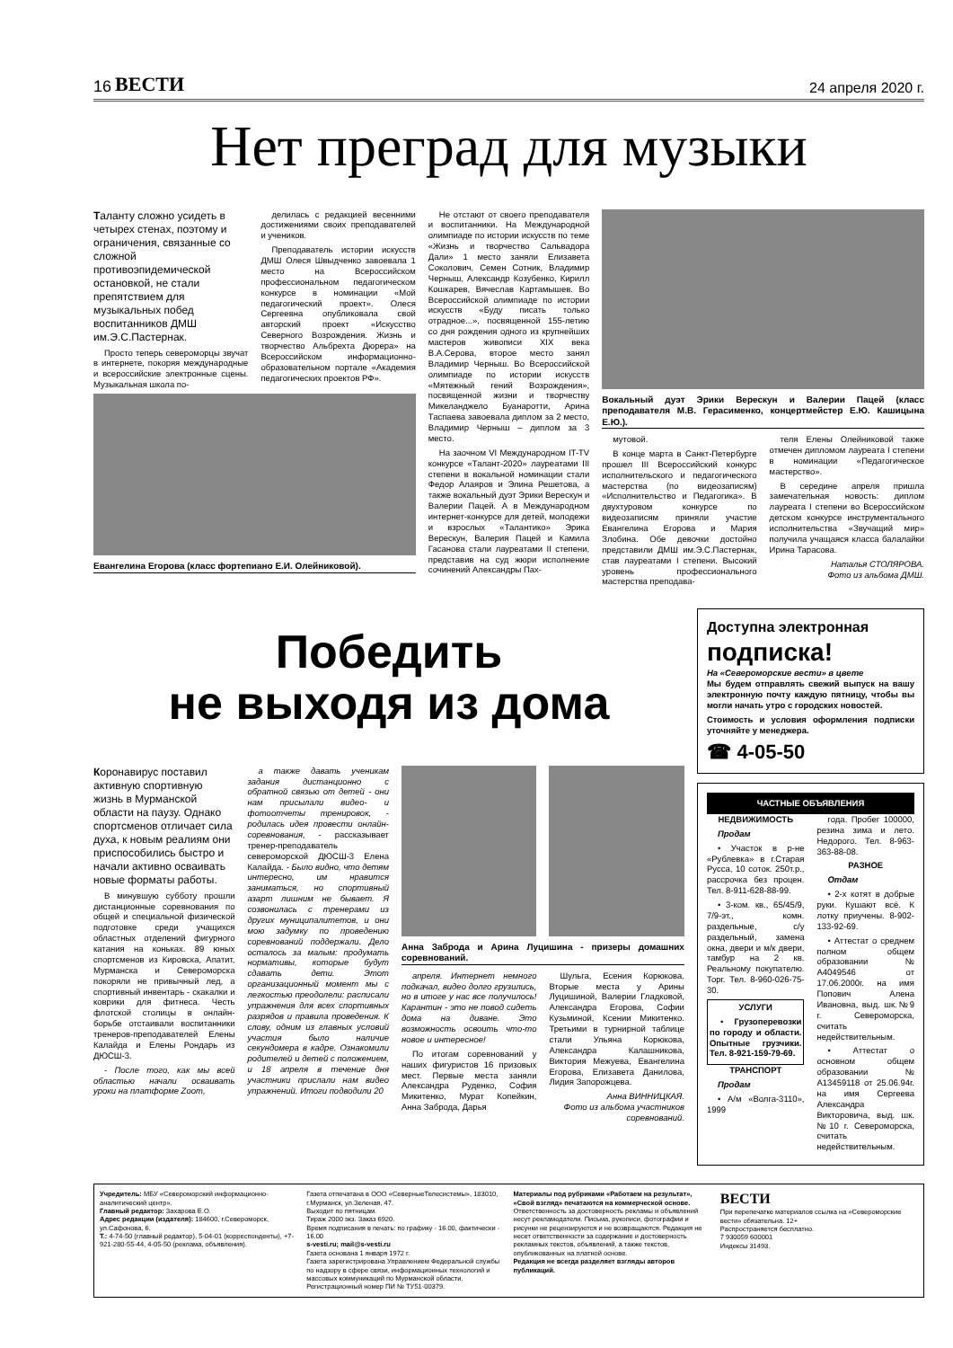16 ВЕСТИ 24 апреля 2020 г.
Нет преград для музыки
Таланту сложно усидеть в четырех стенах, поэтому и ограничения, связанные со сложной противоэпидемической остановкой, не стали препятствием для музыкальных побед воспитанников ДМШ им.Э.С.Пастернак.
Просто теперь североморцы звучат в интернете, покоряя международные и всероссийские электронные сцены. Музыкальная школа по-
делилась с редакцией весенними достижениями своих преподавателей и учеников.
Преподаватель истории искусств ДМШ Олеся Швыдченко завоевала 1 место на Всероссийском профессиональном педагогическом конкурсе в номинации «Мой педагогический проект». Олеся Сергеевна опубликовала свой авторский проект «Искусство Северного Возрождения. Жизнь и творчество Альбрехта Дюрера» на Всероссийском информационно-образовательном портале «Академия педагогических проектов РФ».
Евангелина Егорова (класс фортепиано Е.И. Олейниковой).
Не отстают от своего преподавателя и воспитанники. На Международной олимпиаде по истории искусств по теме «Жизнь и творчество Сальвадора Дали» 1 место заняли Елизавета Соколович, Семен Сотник, Владимир Черныш, Александр Козубенко, Кирилл Кошкарев, Вячеслав Картамышев. Во Всероссийской олимпиаде по истории искусств «Буду писать только отрадное...», посвященной 155-летию со дня рождения одного из крупнейших мастеров живописи XIX века В.А.Серова, второе место занял Владимир Черныш. Во Всероссийской олимпиаде по истории искусств «Мятежный гений Возрождения», посвященной жизни и творчеству Микеланджело Буанаротти, Арина Таспаева завоевала диплом за 2 место, Владимир Черныш – диплом за 3 место.
На заочном VI Международном IT-TV конкурсе «Талант-2020» лауреатами III степени в вокальной номинации стали Федор Алаяров и Элина Решетова, а также вокальный дуэт Эрики Верескун и Валерии Пацей. А в Международном интернет-конкурсе для детей, молодежи и взрослых «Талантико» Эрика Верескун, Валерия Пацей и Камила Гасанова стали лауреатами II степени, представив на суд жюри исполнение сочинений Александры Пах-
Вокальный дуэт Эрики Верескун и Валерии Пацей (класс преподавателя М.В. Герасименко, концертмейстер Е.Ю. Кашицына Е.Ю.).
мутовой.
В конце марта в Санкт-Петербурге прошел III Всероссийский конкурс исполнительского и педагогического мастерства (по видеозаписям) «Исполнительство и Педагогика». В двухтуровом конкурсе по видеозаписям приняли участие Евангелина Егорова и Мария Злобина. Обе девочки достойно представили ДМШ им.Э.С.Пастернак, став лауреатами I степени. Высокий уровень профессионального мастерства преподава-
теля Елены Олейниковой также отмечен дипломом лауреата I степени в номинации «Педагогическое мастерство».
В середине апреля пришла замечательная новость: диплом лауреата I степени во Всероссийском детском конкурсе инструментального исполнительства «Звучащий мир» получила учащаяся класса балалайки Ирина Тарасова.
Наталья СТОЛЯРОВА.
Фото из альбома ДМШ.
Победить
не выходя из дома
Коронавирус поставил активную спортивную жизнь в Мурманской области на паузу. Однако спортсменов отличает сила духа, к новым реалиям они приспособились быстро и начали активно осваивать новые форматы работы.
В минувшую субботу прошли дистанционные соревнования по общей и специальной физической подготовке среди учащихся областных отделений фигурного катания на коньках. 89 юных спортсменов из Кировска, Апатит, Мурманска и Североморска покоряли не привычный лед, а спортивный инвентарь - скакалки и коврики для фитнеса. Честь флотской столицы в онлайн-борьбе отстаивали воспитанники тренеров-преподавателей Елены Калайда и Елены Рондарь из ДЮСШ-3.
- После того, как мы всей областью начали осваивать уроки на платформе Zoom,
а также давать ученикам задания дистанционно с обратной связью от детей - они нам присылали видео- и фотоотчеты тренировок, - родилась идея провести онлайн-соревнования, - рассказывает тренер-преподаватель североморской ДЮСШ-3 Елена Калайда. - Было видно, что детям интересно, им нравится заниматься, но спортивный азарт лишним не бывает. Я созвонилась с тренерами из других муниципалитетов, и они мою задумку по проведению соревнований поддержали. Дело осталось за малым: продумать нормативы, которые будут сдавать дети. Этот организационный момент мы с легкостью преодолели: расписали упражнения для всех спортивных разрядов и правила проведения. К слову, одним из главных условий участия было наличие секундомера в кадре. Ознакомили родителей и детей с положением, и 18 апреля в течение дня участники прислали нам видео упражнений. Итоги подводили 20
Анна Заброда и Арина Луцишина - призеры домашних соревнований.
апреля. Интернет немного подкачал, видео долго грузились, но в итоге у нас все получилось! Карантин - это не повод сидеть дома на диване. Это возможность освоить что-то новое и интересное!
По итогам соревнований у наших фигуристов 16 призовых мест. Первые места заняли Александра Руденко, София Микитенко, Мурат Копейкин, Анна Заброда, Дарья
Шульга, Есения Корюкова. Вторые места у Арины Луцишиной, Валерии Гладковой, Александра Егорова, Софии Кузьминой, Ксении Микитенко. Третьими в турнирной таблице стали Ульяна Корюкова, Александра Калашникова, Виктория Межуева, Евангелина Егорова, Елизавета Данилова, Лидия Запорожцева.
Анна ВИННИЦКАЯ.
Фото из альбома участников соревнований.
Доступна электронная
подписка!
На «Североморские вести» в цвете
Мы будем отправлять свежий выпуск на вашу электронную почту каждую пятницу, чтобы вы могли начать утро с городских новостей.
Стоимость и условия оформления подписки уточняйте у менеджера.
☎ 4-05-50
ЧАСТНЫЕ ОБЪЯВЛЕНИЯ
НЕДВИЖИМОСТЬ
Продам
• Участок в р-не «Рублевка» в г.Старая Русса, 10 соток. 250т.р., рассрочка без процен. Тел. 8-911-628-88-99.
• 3-ком. кв., 65/45/9, 7/9-эт., комн. раздельные, с/у раздельный, замена окна, двери и м/к двери, тамбур на 2 кв. Реальному покупателю. Торг. Тел. 8-960-026-75-30.
УСЛУГИ
• Грузоперевозки по городу и области. Опытные грузчики. Тел. 8-921-159-79-69.
ТРАНСПОРТ
Продам
• А/м «Волга-3110», 1999
года. Пробег 100000, резина зима и лето. Недорого. Тел. 8-963-363-88-08.
РАЗНОЕ
Отдам
• 2-х котят в добрые руки. Кушают всё. К лотку приучены. 8-902-133-92-69.
• Аттестат о среднем полном общем образовании № А4049546 от 17.06.2000г. на имя Попович Алена Ивановна, выд. шк.№9 г. Североморска, считать недействительным.
• Аттестат о основном общем образовании № А13459118 от 25.06.94г. на имя Сергеева Александра Викторовича, выд. шк.№10 г. Североморска, считать недействительным.
Учредитель: МБУ «Североморский информационно-аналитический центр».
Главный редактор: Захарова Е.О.
Адрес редакции (издателя): 184600, г.Североморск, ул.Сафонова, 6.
Т.: 4-74-50 (главный редактор), 5-04-01 (корреспонденты), +7-921-280-55-44, 4-05-50 (реклама, объявления).
Газета отпечатана в ООО «СеверныеТелесистемы», 183010, г.Мурманск, ул.Зеленая, 47.
Выходит по пятницам.
Тираж 2000 экз. Заказ 6920.
Время подписания в печать: по графику - 16.00, фактически - 16.00
s-vesti.ru; mail@s-vesti.ru
Газета основана 1 января 1972 г.
Газета зарегистрирована Управлением Федеральной службы по надзору в сфере связи, информационных технологий и массовых коммуникаций по Мурманской области. Регистрационный номер ПИ № ТУ51-00379.
Материалы под рубриками «Работаем на результат», «Свой взгляд» печатаются на коммерческой основе. Ответственность за достоверность рекламы и объявлений несут рекламодатели. Письма, рукописи, фотографии и рисунки не рецензируются и не возвращаются. Редакция не несет ответственности за содержание и достоверность рекламных текстов, объявлений, а также текстов, опубликованных на платной основе.
Редакция не всегда разделяет взгляды авторов публикаций.
ВЕСТИ
При перепечатке материалов ссылка на «Североморские вести» обязательна. 12+
Распространяется бесплатно.
7 930059 600001
Индексы 31493.